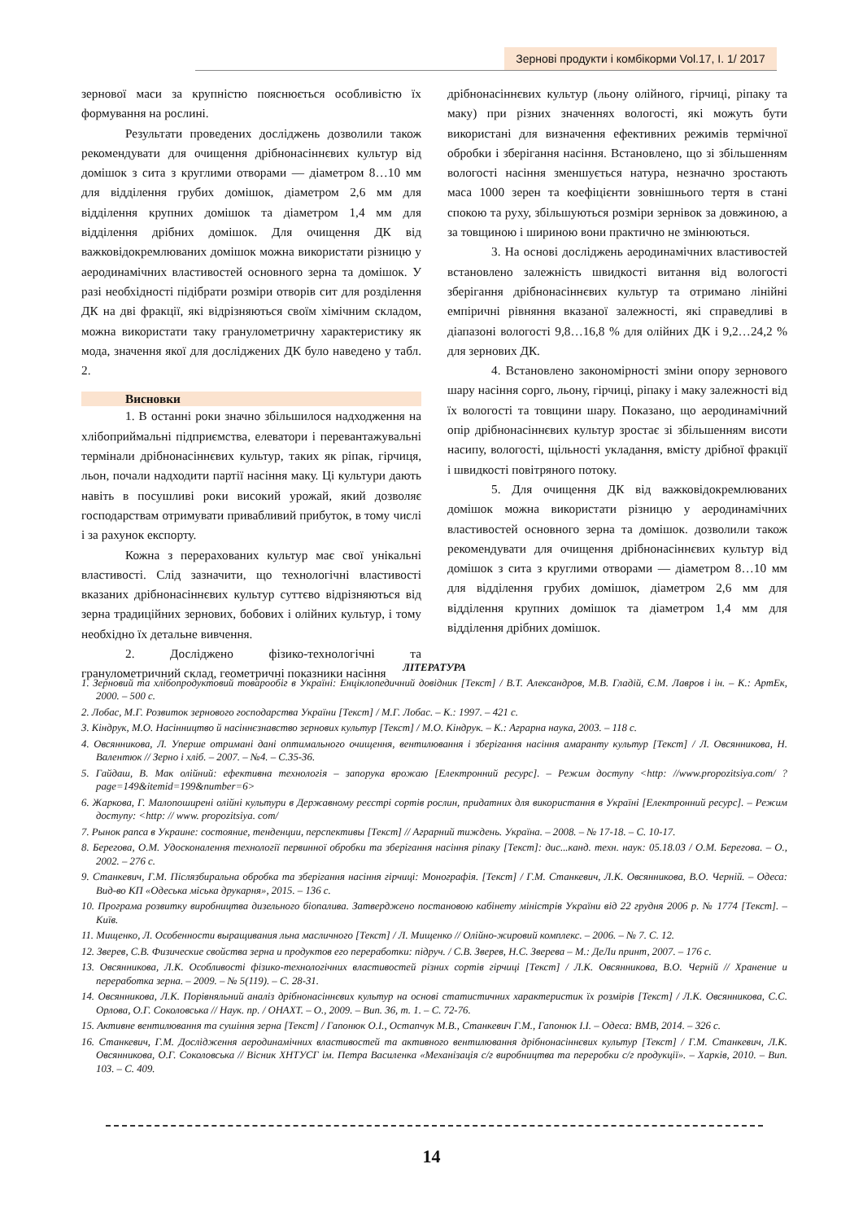Зернові продукти і комбікорми Vol.17, I. 1/ 2017
зернової маси за крупністю пояснюється особливістю їх формування на рослині.
Результати проведених досліджень дозволили також рекомендувати для очищення дрібнонасіннєвих культур від домішок з сита з круглими отворами — діаметром 8…10 мм для відділення грубих домішок, діаметром 2,6 мм для відділення крупних домішок та діаметром 1,4 мм для відділення дрібних домішок. Для очищення ДК від важковідокремлюваних домішок можна використати різницю у аеродинамічних властивостей основного зерна та домішок. У разі необхідності підібрати розміри отворів сит для розділення ДК на дві фракції, які відрізняються своїм хімічним складом, можна використати таку гранулометричну характеристику як мода, значення якої для досліджених ДК було наведено у табл. 2.
Висновки
1. В останні роки значно збільшилося надходження на хлібоприймальні підприємства, елеватори і перевантажувальні термінали дрібнонасіннєвих культур, таких як ріпак, гірчиця, льон, почали надходити партії насіння маку. Ці культури дають навіть в посушливі роки високий урожай, який дозволяє господарствам отримувати привабливий прибуток, в тому числі і за рахунок експорту.
Кожна з перерахованих культур має свої унікальні властивості. Слід зазначити, що технологічні властивості вказаних дрібнонасіннєвих культур суттєво відрізняються від зерна традиційних зернових, бобових і олійних культур, і тому необхідно їх детальне вивчення.
2. Досліджено фізико-технологічні та гранулометричний склад, геометричні показники насіння
дрібнонасіннєвих культур (льону олійного, гірчиці, ріпаку та маку) при різних значеннях вологості, які можуть бути використані для визначення ефективних режимів термічної обробки і зберігання насіння. Встановлено, що зі збільшенням вологості насіння зменшується натура, незначно зростають маса 1000 зерен та коефіцієнти зовнішнього тертя в стані спокою та руху, збільшуються розміри зернівок за довжиною, а за товщиною і шириною вони практично не змінюються.
3. На основі досліджень аеродинамічних властивостей встановлено залежність швидкості витання від вологості зберігання дрібнонасіннєвих культур та отримано лінійні емпіричні рівняння вказаної залежності, які справедливі в діапазоні вологості 9,8…16,8 % для олійних ДК і 9,2…24,2 % для зернових ДК.
4. Встановлено закономірності зміни опору зернового шару насіння сорго, льону, гірчиці, ріпаку і маку залежності від їх вологості та товщини шару. Показано, що аеродинамічний опір дрібнонасіннєвих культур зростає зі збільшенням висоти насипу, вологості, щільності укладання, вмісту дрібної фракції і швидкості повітряного потоку.
5. Для очищення ДК від важковідокремлюваних домішок можна використати різницю у аеродинамічних властивостей основного зерна та домішок. дозволили також рекомендувати для очищення дрібнонасіннєвих культур від домішок з сита з круглими отворами — діаметром 8…10 мм для відділення грубих домішок, діаметром 2,6 мм для відділення крупних домішок та діаметром 1,4 мм для відділення дрібних домішок.
ЛІТЕРАТУРА
1. Зерновий та хлібопродуктовий товарообіг в Україні: Енціклопедичний довідник [Текст] / В.Т. Александров, М.В. Гладій, Є.М. Лавров і ін. – К.: АртЕк, 2000. – 500 с.
2. Лобас, М.Г. Розвиток зернового господарства України [Текст] / М.Г. Лобас. – К.: 1997. – 421 с.
3. Кіндрук, М.О. Насінництво й насіннєзнавство зернових культур [Текст] / М.О. Кіндрук. – К.: Аграрна наука, 2003. – 118 с.
4. Овсянникова, Л. Уперше отримані дані оптимального очищення, вентилювання і зберігання насіння амаранту культур [Текст] / Л. Овсянникова, Н. Валентюк // Зерно і хліб. – 2007. – №4. – С.35-36.
5. Гайдаш, В. Мак олійний: ефективна технологія – запорука врожаю [Електронний ресурс]. – Режим доступу <http: //www.propozitsiya.com/ ?page=149&itemid=199&number=6>
6. Жаркова, Г. Малопоширені олійні культури в Державному реєстрі сортів рослин, придатних для використання в Україні [Електронний ресурс]. – Режим доступу: <http: // www. propozitsiya. com/
7. Рынок рапса в Украине: состояние, тенденции, перспективы [Текст] // Аграрний тиждень. Україна. – 2008. – № 17-18. – С. 10-17.
8. Берегова, О.М. Удосконалення технології первинної обробки та зберігання насіння ріпаку [Текст]: дис...канд. техн. наук: 05.18.03 / О.М. Берегова. – О., 2002. – 276 с.
9. Станкевич, Г.М. Післязбиральна обробка та зберігання насіння гірчиці: Монографія. [Текст] / Г.М. Станкевич, Л.К. Овсянникова, В.О. Черній. – Одеса: Вид-во КП «Одеська міська друкарня», 2015. – 136 с.
10. Програма розвитку виробництва дизельного біопалива. Затверджено постановою кабінету міністрів України від 22 грудня 2006 р. № 1774 [Текст]. – Київ.
11. Мищенко, Л. Особенности выращивания льна масличного [Текст] / Л. Мищенко // Олійно-жировий комплекс. – 2006. – № 7. С. 12.
12. Зверев, С.В. Физические свойства зерна и продуктов его переработки: підруч. / С.В. Зверев, Н.С. Зверева – М.: ДеЛи принт, 2007. – 176 с.
13. Овсянникова, Л.К. Особливості фізико-технологічних властивостей різних сортів гірчиці [Текст] / Л.К. Овсянникова, В.О. Черній // Хранение и переработка зерна. – 2009. – № 5(119). – С. 28-31.
14. Овсянникова, Л.К. Порівняльний аналіз дрібнонасіннєвих культур на основі статистичних характеристик їх розмірів [Текст] / Л.К. Овсянникова, С.С. Орлова, О.Г. Соколовська // Наук. пр. / ОНАХТ. – О., 2009. – Вип. 36, т. 1. – С. 72-76.
15. Активне вентилювання та сушіння зерна [Текст] / Гапонюк О.І., Остапчук М.В., Станкевич Г.М., Гапонюк І.І. – Одеса: ВМВ, 2014. – 326 с.
16. Станкевич, Г.М. Дослідження аеродинамічних властивостей та активного вентилювання дрібнонасіннєвих культур [Текст] / Г.М. Станкевич, Л.К. Овсянникова, О.Г. Соколовська // Вісник ХНТУСГ ім. Петра Василенка «Механізація с/г виробництва та переробки с/г продукції». – Харків, 2010. – Вип. 103. – С. 409.
14